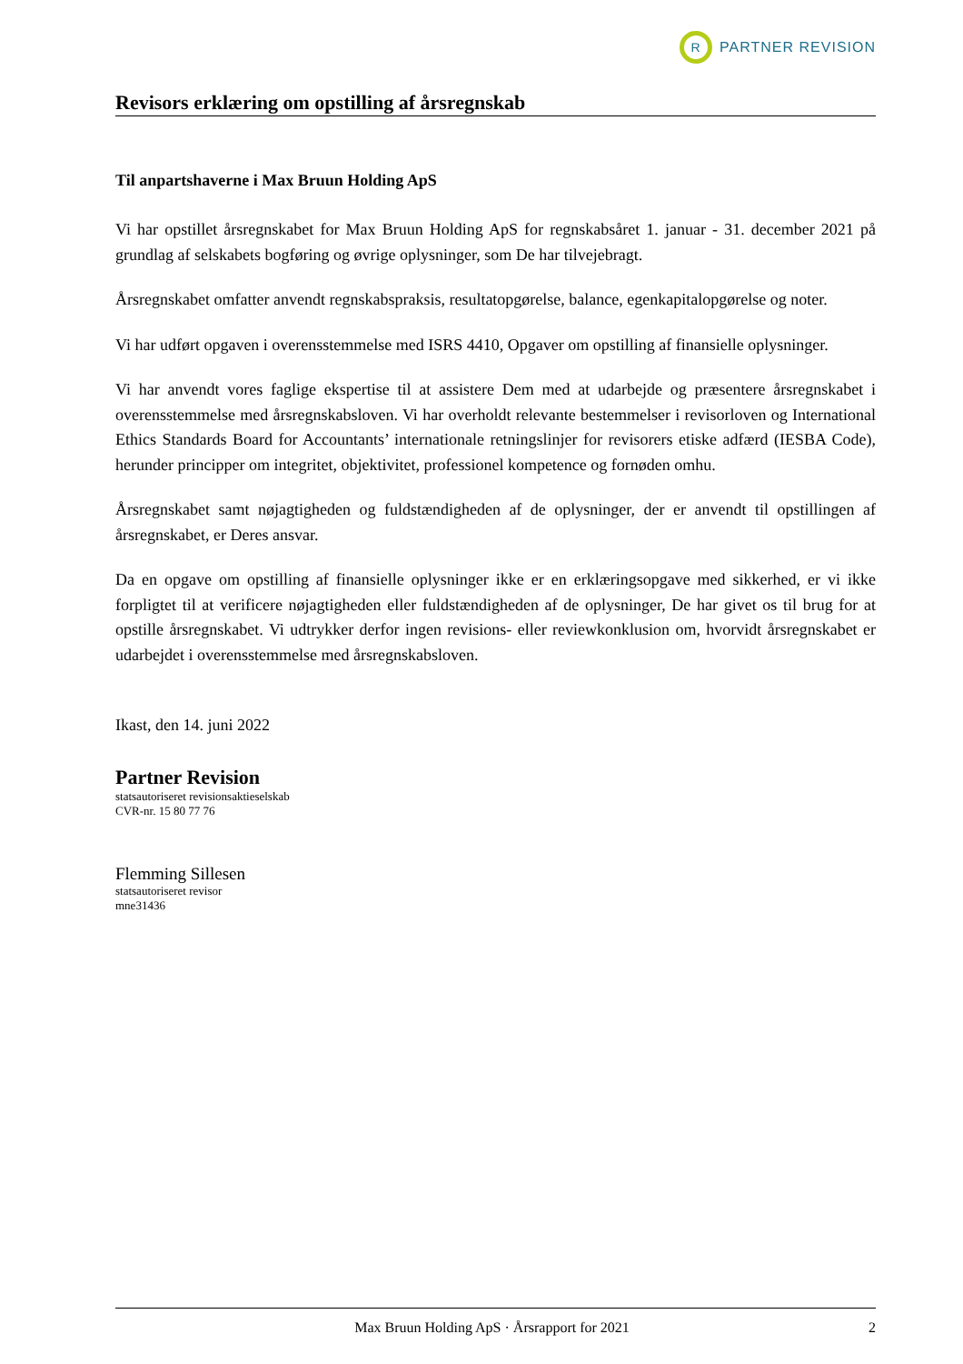R
PARTNER REVISION
Revisors erklæring om opstilling af årsregnskab
Til anpartshaverne i Max Bruun Holding ApS
Vi har opstillet årsregnskabet for Max Bruun Holding ApS for regnskabsåret 1. januar - 31. december 2021 på grundlag af selskabets bogføring og øvrige oplysninger, som De har tilvejebragt.
Årsregnskabet omfatter anvendt regnskabspraksis, resultatopgørelse, balance, egenkapitalopgørelse og noter.
Vi har udført opgaven i overensstemmelse med ISRS 4410, Opgaver om opstilling af finansielle oplysninger.
Vi har anvendt vores faglige ekspertise til at assistere Dem med at udarbejde og præsentere årsregnskabet i overensstemmelse med årsregnskabsloven. Vi har overholdt relevante bestemmelser i revisorloven og International Ethics Standards Board for Accountants’ internationale retningslinjer for revisorers etiske adfærd (IESBA Code), herunder principper om integritet, objektivitet, professionel kompetence og fornøden omhu.
Årsregnskabet samt nøjagtigheden og fuldstændigheden af de oplysninger, der er anvendt til opstillingen af årsregnskabet, er Deres ansvar.
Da en opgave om opstilling af finansielle oplysninger ikke er en erklæringsopgave med sikkerhed, er vi ikke forpligtet til at verificere nøjagtigheden eller fuldstændigheden af de oplysninger, De har givet os til brug for at opstille årsregnskabet. Vi udtrykker derfor ingen revisions- eller reviewkonklusion om, hvorvidt årsregnskabet er udarbejdet i overensstemmelse med årsregnskabsloven.
Ikast, den 14. juni 2022
Partner Revision
statsautoriseret revisionsaktieselskab
CVR-nr. 15 80 77 76
Flemming Sillesen
statsautoriseret revisor
mne31436
Max Bruun Holding ApS · Årsrapport for 2021 2